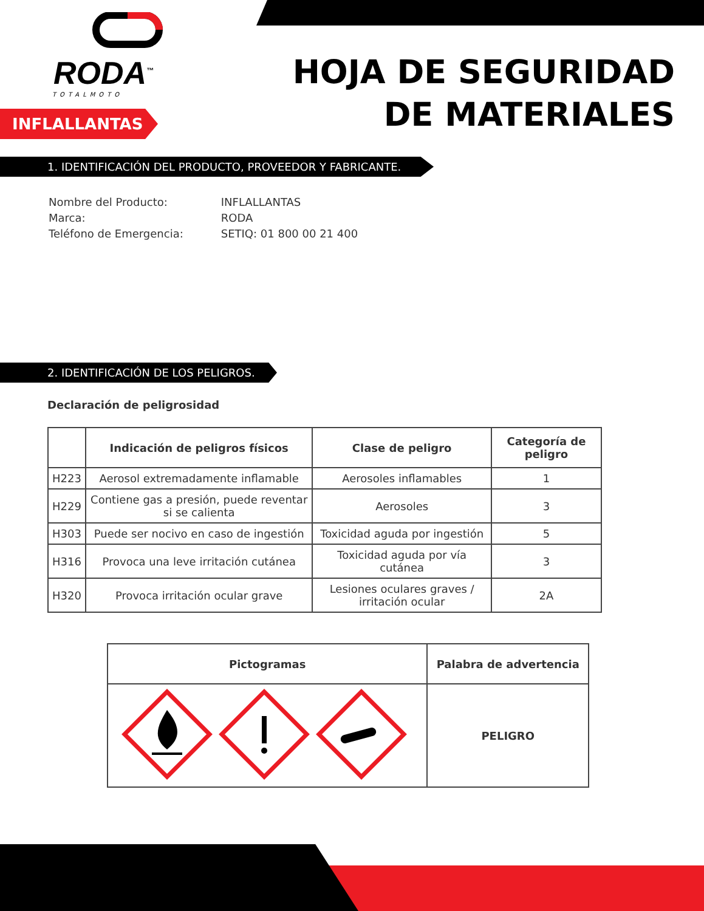RODA<sup>™</sup>
TOTALMOTO
INFLALLANTAS
HOJA DE SEGURIDAD
DE MATERIALES
1. IDENTIFICACIÓN DEL PRODUCTO, PROVEEDOR Y FABRICANTE.
| Nombre del Producto: | INFLALLANTAS |
| Marca: | RODA |
| Teléfono de Emergencia: | SETIQ: 01 800 00 21 400 |
2. IDENTIFICACIÓN DE LOS PELIGROS.
Declaración de peligrosidad
| | Indicación de peligros físicos | Clase de peligro | Categoría de peligro |
| --- | --- | --- | --- |
| H223 | Aerosol extremadamente inflamable | Aerosoles inflamables | 1 |
| H229 | Contiene gas a presión, puede reventar si se calienta | Aerosoles | 3 |
| H303 | Puede ser nocivo en caso de ingestión | Toxicidad aguda por ingestión | 5 |
| H316 | Provoca una leve irritación cutánea | Toxicidad aguda por vía cutánea | 3 |
| H320 | Provoca irritación ocular grave | Lesiones oculares graves / irritación ocular | 2A |
| Pictogramas | Palabra de advertencia |
| --- | --- |
| | PELIGRO |